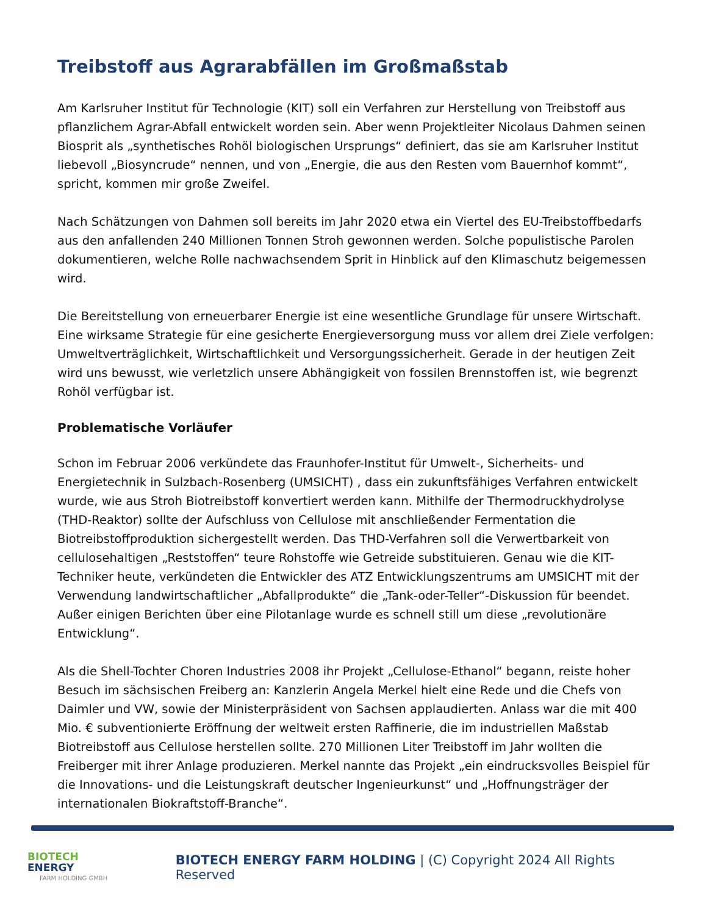Treibstoff aus Agrarabfällen im Großmaßstab
Am Karlsruher Institut für Technologie (KIT) soll ein Verfahren zur Herstellung von Treibstoff aus pflanzlichem Agrar-Abfall entwickelt worden sein. Aber wenn Projektleiter Nicolaus Dahmen seinen Biosprit als „synthetisches Rohöl biologischen Ursprungs“ definiert, das sie am Karlsruher Institut liebevoll „Biosyncrude“ nennen, und von „Energie, die aus den Resten vom Bauernhof kommt“, spricht, kommen mir große Zweifel.
Nach Schätzungen von Dahmen soll bereits im Jahr 2020 etwa ein Viertel des EU-Treibstoffbedarfs aus den anfallenden 240 Millionen Tonnen Stroh gewonnen werden. Solche populistische Parolen dokumentieren, welche Rolle nachwachsendem Sprit in Hinblick auf den Klimaschutz beigemessen wird.
Die Bereitstellung von erneuerbarer Energie ist eine wesentliche Grundlage für unsere Wirtschaft. Eine wirksame Strategie für eine gesicherte Energieversorgung muss vor allem drei Ziele verfolgen: Umweltverträglichkeit, Wirtschaftlichkeit und Versorgungssicherheit. Gerade in der heutigen Zeit wird uns bewusst, wie verletzlich unsere Abhängigkeit von fossilen Brennstoffen ist, wie begrenzt Rohöl verfügbar ist.
Problematische Vorläufer
Schon im Februar 2006 verkündete das Fraunhofer-Institut für Umwelt-, Sicherheits- und Energietechnik in Sulzbach-Rosenberg (UMSICHT) , dass ein zukunftsfähiges Verfahren entwickelt wurde, wie aus Stroh Biotreibstoff konvertiert werden kann. Mithilfe der Thermodruckhydrolyse (THD-Reaktor) sollte der Aufschluss von Cellulose mit anschließender Fermentation die Biotreibstoffproduktion sichergestellt werden. Das THD-Verfahren soll die Verwertbarkeit von cellulosehaltigen „Reststoffen“ teure Rohstoffe wie Getreide substituieren. Genau wie die KIT-Techniker heute, verkündeten die Entwickler des ATZ Entwicklungszentrums am UMSICHT mit der Verwendung landwirtschaftlicher „Abfallprodukte“ die „Tank-oder-Teller“-Diskussion für beendet. Außer einigen Berichten über eine Pilotanlage wurde es schnell still um diese „revolutionäre Entwicklung“.
Als die Shell-Tochter Choren Industries 2008 ihr Projekt „Cellulose-Ethanol“ begann, reiste hoher Besuch im sächsischen Freiberg an: Kanzlerin Angela Merkel hielt eine Rede und die Chefs von Daimler und VW, sowie der Ministerpräsident von Sachsen applaudierten. Anlass war die mit 400 Mio. € subventionierte Eröffnung der weltweit ersten Raffinerie, die im industriellen Maßstab Biotreibstoff aus Cellulose herstellen sollte. 270 Millionen Liter Treibstoff im Jahr wollten die Freiberger mit ihrer Anlage produzieren. Merkel nannte das Projekt „ein eindrucksvolles Beispiel für die Innovations- und die Leistungskraft deutscher Ingenieurkunst“ und „Hoffnungsträger der internationalen Biokraftstoff-Branche“.
BIOTECH
ENERGY
FARM HOLDING GMBH
BIOTECH ENERGY FARM HOLDING | (C) Copyright 2024 All Rights Reserved